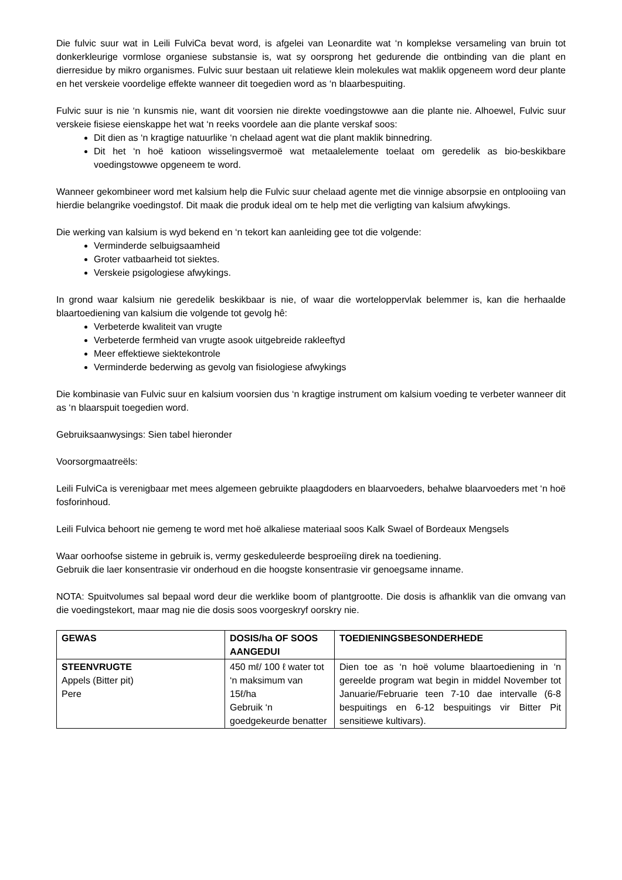Die fulvic suur wat in Leili FulviCa bevat word, is afgelei van Leonardite wat ‘n komplekse versameling van bruin tot donkerkleurige vormlose organiese substansie is, wat sy oorsprong het gedurende die ontbinding van die plant en dierresidue by mikro organismes. Fulvic suur bestaan uit relatiewe klein molekules wat maklik opgeneem word deur plante en het verskeie voordelige effekte wanneer dit toegedien word as ‘n blaarbespuiting.
Fulvic suur is nie ‘n kunsmis nie, want dit voorsien nie direkte voedingstowwe aan die plante nie. Alhoewel, Fulvic suur verskeie fisiese eienskappe het wat ‘n reeks voordele aan die plante verskaf soos:
Dit dien as ‘n kragtige natuurlike ‘n chelaad agent wat die plant maklik binnedring.
Dit het ‘n hoë katioon wisselingsvermoë wat metaalelemente toelaat om geredelik as bio-beskikbare voedingstowwe opgeneem te word.
Wanneer gekombineer word met kalsium help die Fulvic suur chelaad agente met die vinnige absorpsie en ontplooiing van hierdie belangrike voedingstof. Dit maak die produk ideal om te help met die verligting van kalsium afwykings.
Die werking van kalsium is wyd bekend en ‘n tekort kan aanleiding gee tot die volgende:
Verminderde selbuigsaamheid
Groter vatbaarheid tot siektes.
Verskeie psigologiese afwykings.
In grond waar kalsium nie geredelik beskikbaar is nie, of waar die worteloppervlak belemmer is, kan die herhaalde blaartoediening van kalsium die volgende tot gevolg hê:
Verbeterde kwaliteit van vrugte
Verbeterde fermheid van vrugte asook uitgebreide rakleeftyd
Meer effektiewe siektekontrole
Verminderde bederwing as gevolg van fisiologiese afwykings
Die kombinasie van Fulvic suur en kalsium voorsien dus ‘n kragtige instrument om kalsium voeding te verbeter wanneer dit as ‘n blaarspuit toegedien word.
Gebruiksaanwysings: Sien tabel hieronder
Voorsorgmaatreëls:
Leili FulviCa is verenigbaar met mees algemeen gebruikte plaagdoders en blaarvoeders, behalwe blaarvoeders met ‘n hoë fosforinhoud.
Leili Fulvica behoort nie gemeng te word met hoë alkaliese materiaal soos Kalk Swael of Bordeaux Mengsels
Waar oorhoofse sisteme in gebruik is, vermy geskeduleerde besproeiïng direk na toediening.
Gebruik die laer konsentrasie vir onderhoud en die hoogste konsentrasie vir genoegsame inname.
NOTA: Spuitvolumes sal bepaal word deur die werklike boom of plantgrootte. Die dosis is afhanklik van die omvang van die voedingstekort, maar mag nie die dosis soos voorgeskryf oorskry nie.
| GEWAS | DOSIS/ha OF SOOS AANGEDUI | TOEDIENINGSBESONDERHEDE |
| --- | --- | --- |
| STEENVRUGTE Appels (Bitter pit) Pere | 450 mℓ/ 100 ℓ water tot ‘n maksimum van 15ℓ/ha Gebruik ‘n goedgekeurde benatter | Dien toe as ‘n hoë volume blaartoediening in ‘n gereelde program wat begin in middel November tot Januarie/Februarie teen 7-10 dae intervalle (6-8 bespuitings en 6-12 bespuitings vir Bitter Pit sensitiewe kultivars). |